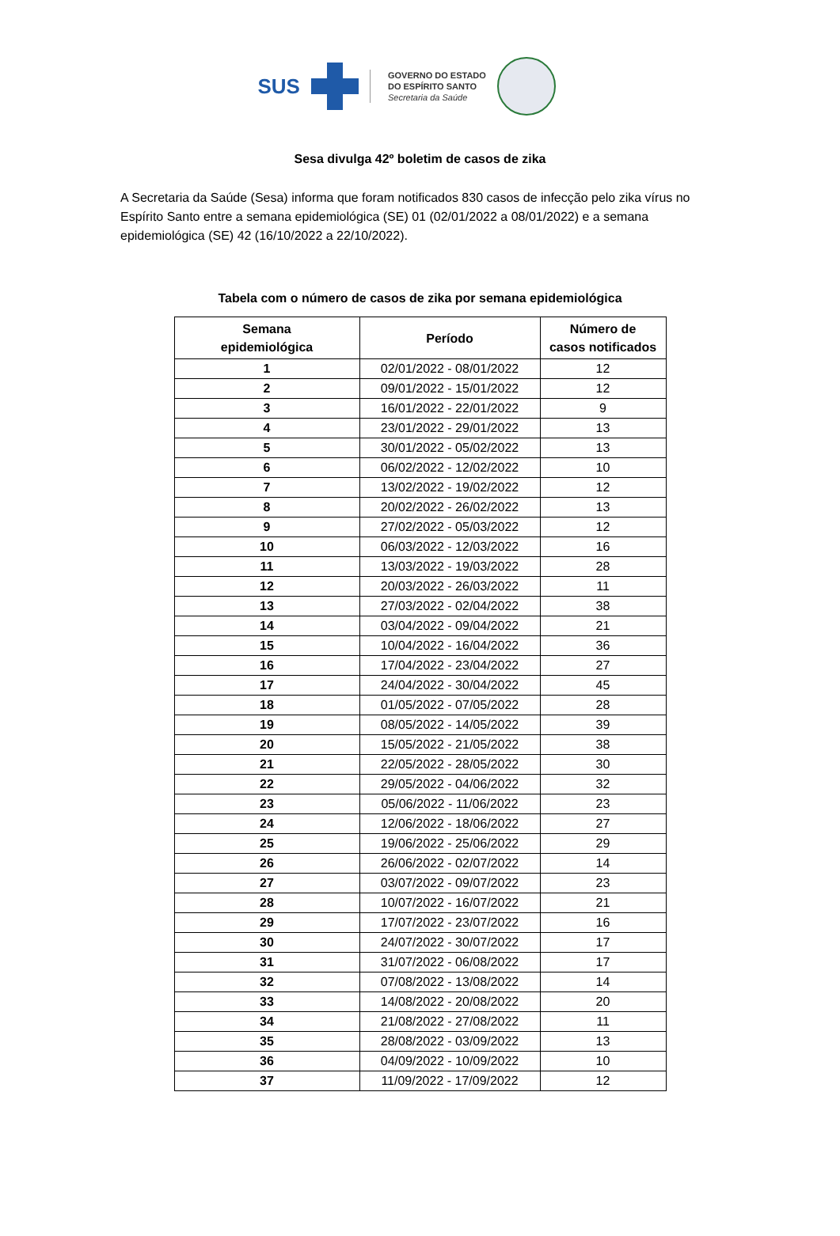SUS
GOVERNO DO ESTADO
DO ESPÍRITO SANTO
Secretaria da Saúde
Sesa divulga 42º boletim de casos de zika
A Secretaria da Saúde (Sesa) informa que foram notificados 830 casos de infecção pelo zika vírus no Espírito Santo entre a semana epidemiológica (SE) 01 (02/01/2022 a 08/01/2022) e a semana epidemiológica (SE) 42 (16/10/2022 a 22/10/2022).
Tabela com o número de casos de zika por semana epidemiológica
| Semana epidemiológica | Período | Número de casos notificados |
| --- | --- | --- |
| 1 | 02/01/2022 - 08/01/2022 | 12 |
| 2 | 09/01/2022 - 15/01/2022 | 12 |
| 3 | 16/01/2022 - 22/01/2022 | 9 |
| 4 | 23/01/2022 - 29/01/2022 | 13 |
| 5 | 30/01/2022 - 05/02/2022 | 13 |
| 6 | 06/02/2022 - 12/02/2022 | 10 |
| 7 | 13/02/2022 - 19/02/2022 | 12 |
| 8 | 20/02/2022 - 26/02/2022 | 13 |
| 9 | 27/02/2022 - 05/03/2022 | 12 |
| 10 | 06/03/2022 - 12/03/2022 | 16 |
| 11 | 13/03/2022 - 19/03/2022 | 28 |
| 12 | 20/03/2022 - 26/03/2022 | 11 |
| 13 | 27/03/2022 - 02/04/2022 | 38 |
| 14 | 03/04/2022 - 09/04/2022 | 21 |
| 15 | 10/04/2022 - 16/04/2022 | 36 |
| 16 | 17/04/2022 - 23/04/2022 | 27 |
| 17 | 24/04/2022 - 30/04/2022 | 45 |
| 18 | 01/05/2022 - 07/05/2022 | 28 |
| 19 | 08/05/2022 - 14/05/2022 | 39 |
| 20 | 15/05/2022 - 21/05/2022 | 38 |
| 21 | 22/05/2022 - 28/05/2022 | 30 |
| 22 | 29/05/2022 - 04/06/2022 | 32 |
| 23 | 05/06/2022 - 11/06/2022 | 23 |
| 24 | 12/06/2022 - 18/06/2022 | 27 |
| 25 | 19/06/2022 - 25/06/2022 | 29 |
| 26 | 26/06/2022 - 02/07/2022 | 14 |
| 27 | 03/07/2022 - 09/07/2022 | 23 |
| 28 | 10/07/2022 - 16/07/2022 | 21 |
| 29 | 17/07/2022 - 23/07/2022 | 16 |
| 30 | 24/07/2022 - 30/07/2022 | 17 |
| 31 | 31/07/2022 - 06/08/2022 | 17 |
| 32 | 07/08/2022 - 13/08/2022 | 14 |
| 33 | 14/08/2022 - 20/08/2022 | 20 |
| 34 | 21/08/2022 - 27/08/2022 | 11 |
| 35 | 28/08/2022 - 03/09/2022 | 13 |
| 36 | 04/09/2022 - 10/09/2022 | 10 |
| 37 | 11/09/2022 - 17/09/2022 | 12 |